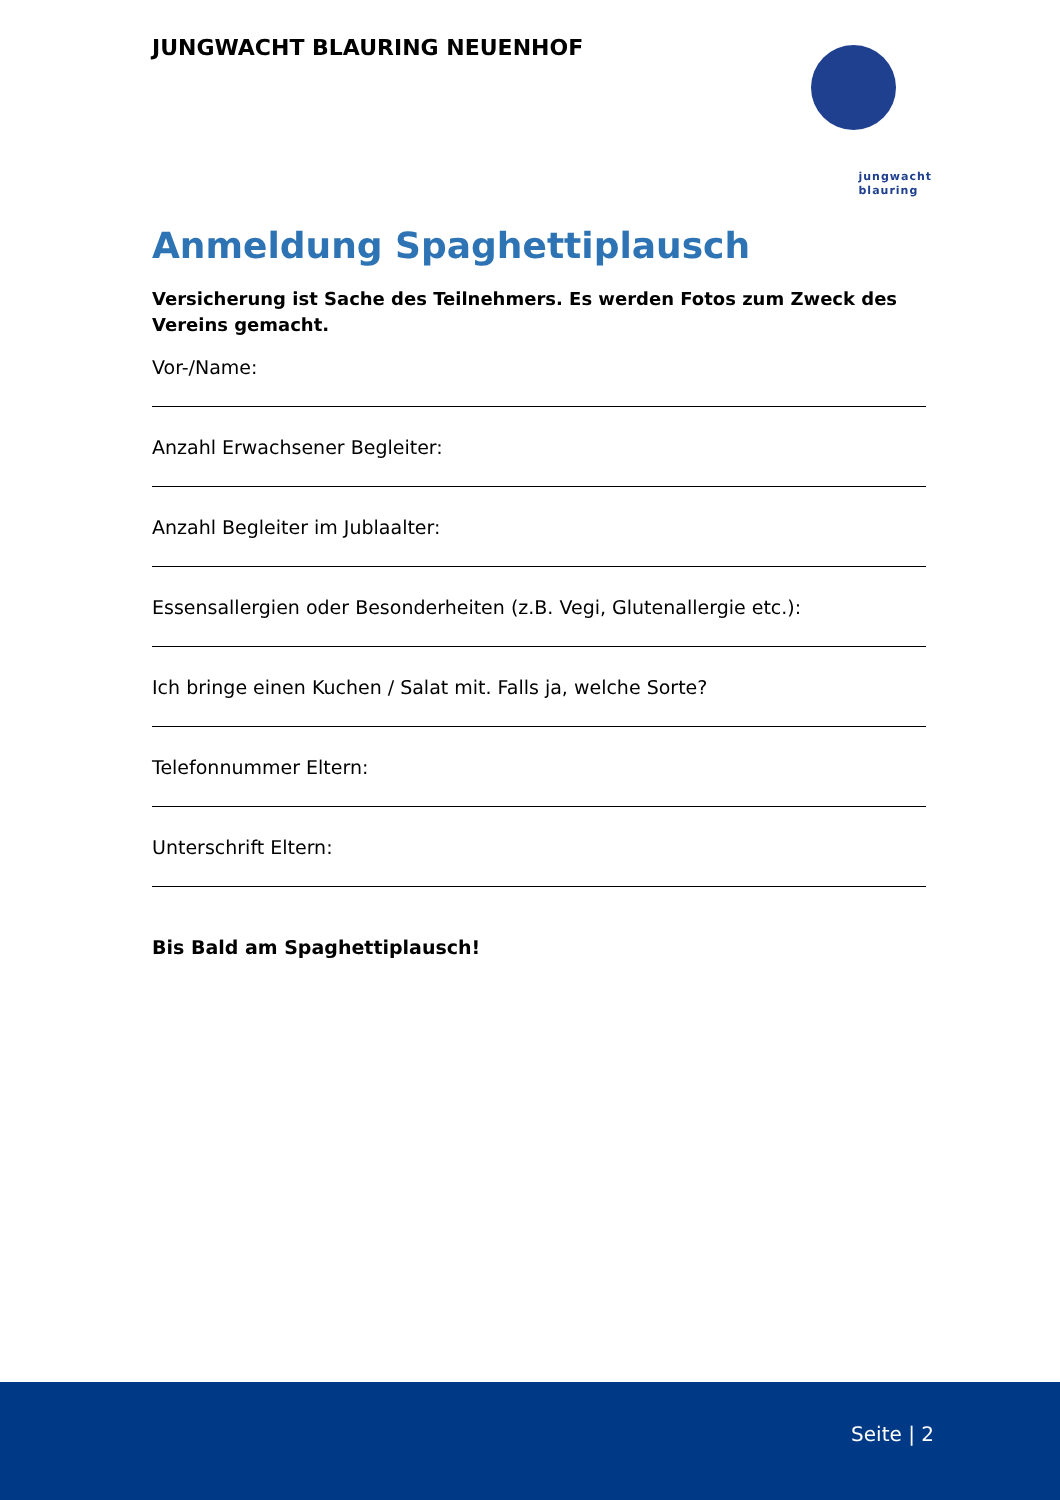JUNGWACHT BLAURING NEUENHOF
jungwacht
blauring
Anmeldung Spaghettiplausch
Versicherung ist Sache des Teilnehmers. Es werden Fotos zum Zweck des Vereins gemacht.
Vor-/Name:
Anzahl Erwachsener Begleiter:
Anzahl Begleiter im Jublaalter:
Essensallergien oder Besonderheiten (z.B. Vegi, Glutenallergie etc.):
Ich bringe einen Kuchen / Salat mit. Falls ja, welche Sorte?
Telefonnummer Eltern:
Unterschrift Eltern:
Bis Bald am Spaghettiplausch!
Seite | 2